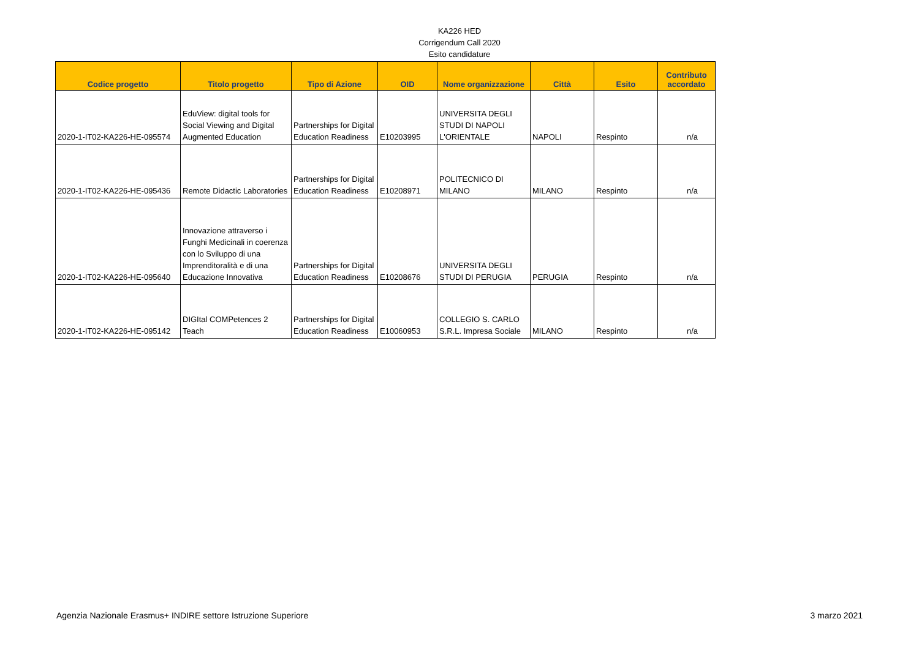KA226 HED
Corrigendum Call 2020
Esito candidature
| Codice progetto | Titolo progetto | Tipo di Azione | OID | Nome organizzazione | Città | Esito | Contributo accordato |
| --- | --- | --- | --- | --- | --- | --- | --- |
| 2020-1-IT02-KA226-HE-095574 | EduView: digital tools for Social Viewing and Digital Augmented Education | Partnerships for Digital Education Readiness | E10203995 | UNIVERSITA DEGLI STUDI DI NAPOLI L'ORIENTALE | NAPOLI | Respinto | n/a |
| 2020-1-IT02-KA226-HE-095436 | Remote Didactic Laboratories | Partnerships for Digital Education Readiness | E10208971 | POLITECNICO DI MILANO | MILANO | Respinto | n/a |
| 2020-1-IT02-KA226-HE-095640 | Innovazione attraverso i Funghi Medicinali in coerenza con lo Sviluppo di una Imprenditoralità e di una Educazione Innovativa | Partnerships for Digital Education Readiness | E10208676 | UNIVERSITA DEGLI STUDI DI PERUGIA | PERUGIA | Respinto | n/a |
| 2020-1-IT02-KA226-HE-095142 | DIGItal COMPetences 2 Teach | Partnerships for Digital Education Readiness | E10060953 | COLLEGIO S. CARLO S.R.L. Impresa Sociale | MILANO | Respinto | n/a |
Agenzia Nazionale Erasmus+ INDIRE settore Istruzione Superiore 3 marzo 2021